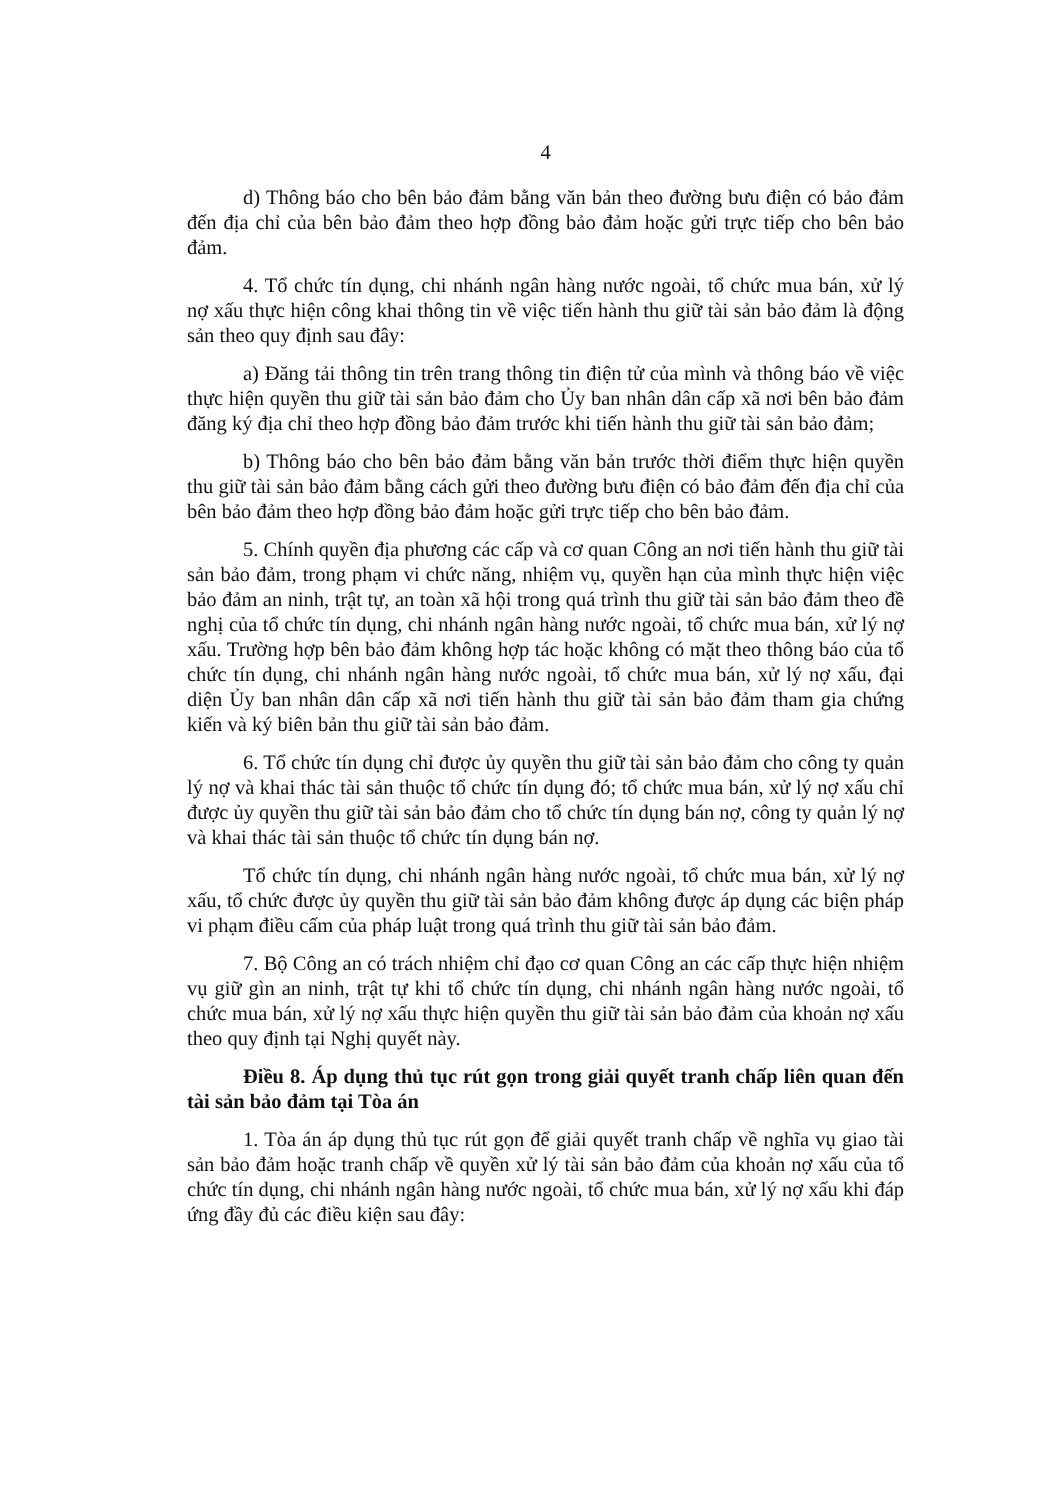4
d) Thông báo cho bên bảo đảm bằng văn bản theo đường bưu điện có bảo đảm đến địa chỉ của bên bảo đảm theo hợp đồng bảo đảm hoặc gửi trực tiếp cho bên bảo đảm.
4. Tổ chức tín dụng, chi nhánh ngân hàng nước ngoài, tổ chức mua bán, xử lý nợ xấu thực hiện công khai thông tin về việc tiến hành thu giữ tài sản bảo đảm là động sản theo quy định sau đây:
a) Đăng tải thông tin trên trang thông tin điện tử của mình và thông báo về việc thực hiện quyền thu giữ tài sản bảo đảm cho Ủy ban nhân dân cấp xã nơi bên bảo đảm đăng ký địa chỉ theo hợp đồng bảo đảm trước khi tiến hành thu giữ tài sản bảo đảm;
b) Thông báo cho bên bảo đảm bằng văn bản trước thời điểm thực hiện quyền thu giữ tài sản bảo đảm bằng cách gửi theo đường bưu điện có bảo đảm đến địa chỉ của bên bảo đảm theo hợp đồng bảo đảm hoặc gửi trực tiếp cho bên bảo đảm.
5. Chính quyền địa phương các cấp và cơ quan Công an nơi tiến hành thu giữ tài sản bảo đảm, trong phạm vi chức năng, nhiệm vụ, quyền hạn của mình thực hiện việc bảo đảm an ninh, trật tự, an toàn xã hội trong quá trình thu giữ tài sản bảo đảm theo đề nghị của tổ chức tín dụng, chi nhánh ngân hàng nước ngoài, tổ chức mua bán, xử lý nợ xấu. Trường hợp bên bảo đảm không hợp tác hoặc không có mặt theo thông báo của tổ chức tín dụng, chi nhánh ngân hàng nước ngoài, tổ chức mua bán, xử lý nợ xấu, đại diện Ủy ban nhân dân cấp xã nơi tiến hành thu giữ tài sản bảo đảm tham gia chứng kiến và ký biên bản thu giữ tài sản bảo đảm.
6. Tổ chức tín dụng chỉ được ủy quyền thu giữ tài sản bảo đảm cho công ty quản lý nợ và khai thác tài sản thuộc tổ chức tín dụng đó; tổ chức mua bán, xử lý nợ xấu chỉ được ủy quyền thu giữ tài sản bảo đảm cho tổ chức tín dụng bán nợ, công ty quản lý nợ và khai thác tài sản thuộc tổ chức tín dụng bán nợ.
Tổ chức tín dụng, chi nhánh ngân hàng nước ngoài, tổ chức mua bán, xử lý nợ xấu, tổ chức được ủy quyền thu giữ tài sản bảo đảm không được áp dụng các biện pháp vi phạm điều cấm của pháp luật trong quá trình thu giữ tài sản bảo đảm.
7. Bộ Công an có trách nhiệm chỉ đạo cơ quan Công an các cấp thực hiện nhiệm vụ giữ gìn an ninh, trật tự khi tổ chức tín dụng, chi nhánh ngân hàng nước ngoài, tổ chức mua bán, xử lý nợ xấu thực hiện quyền thu giữ tài sản bảo đảm của khoản nợ xấu theo quy định tại Nghị quyết này.
Điều 8. Áp dụng thủ tục rút gọn trong giải quyết tranh chấp liên quan đến tài sản bảo đảm tại Tòa án
1. Tòa án áp dụng thủ tục rút gọn để giải quyết tranh chấp về nghĩa vụ giao tài sản bảo đảm hoặc tranh chấp về quyền xử lý tài sản bảo đảm của khoản nợ xấu của tổ chức tín dụng, chi nhánh ngân hàng nước ngoài, tổ chức mua bán, xử lý nợ xấu khi đáp ứng đầy đủ các điều kiện sau đây: